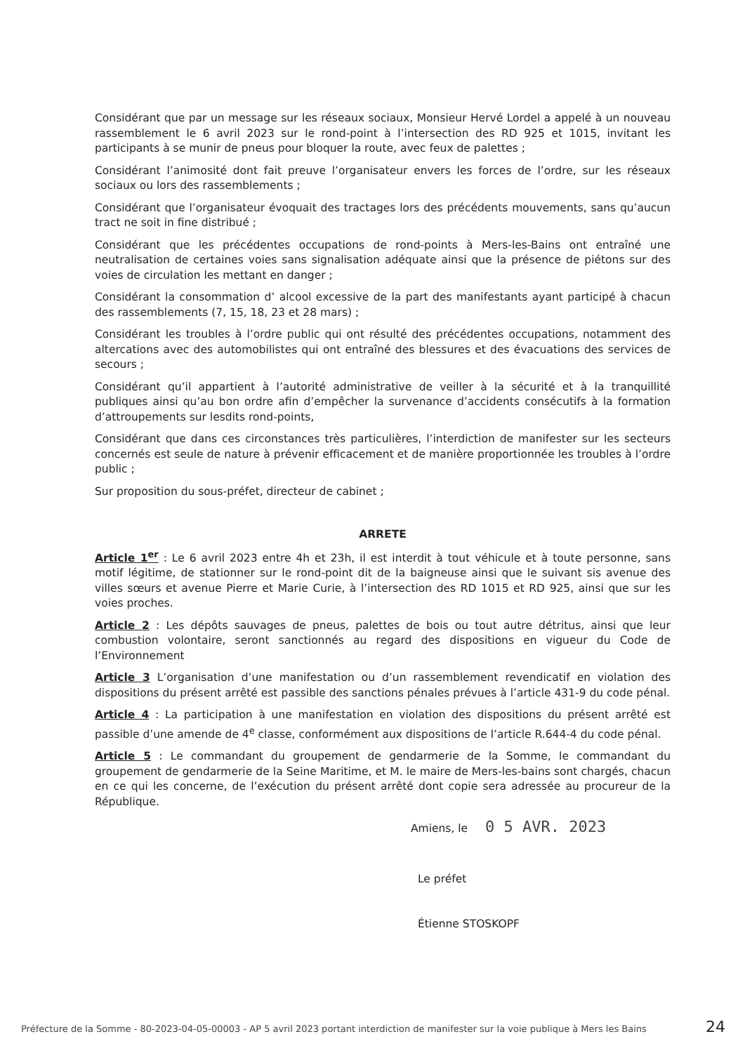Considérant que par un message sur les réseaux sociaux, Monsieur Hervé Lordel a appelé à un nouveau rassemblement le 6 avril 2023 sur le rond-point à l’intersection des RD 925 et 1015, invitant les participants à se munir de pneus pour bloquer la route, avec feux de palettes ;
Considérant l’animosité dont fait preuve l’organisateur envers les forces de l’ordre, sur les réseaux sociaux ou lors des rassemblements ;
Considérant que l’organisateur évoquait des tractages lors des précédents mouvements, sans qu’aucun tract ne soit in fine distribué ;
Considérant que les précédentes occupations de rond-points à Mers-les-Bains ont entraîné une neutralisation de certaines voies sans signalisation adéquate ainsi que la présence de piétons sur des voies de circulation les mettant en danger ;
Considérant la consommation d’ alcool excessive de la part des manifestants ayant participé à chacun des rassemblements (7, 15, 18, 23 et 28 mars) ;
Considérant les troubles à l’ordre public qui ont résulté des précédentes occupations, notamment des altercations avec des automobilistes qui ont entraîné des blessures et des évacuations des services de secours ;
Considérant qu’il appartient à l’autorité administrative de veiller à la sécurité et à la tranquillité publiques ainsi qu’au bon ordre afin d’empêcher la survenance d’accidents consécutifs à la formation d’attroupements sur lesdits rond-points,
Considérant que dans ces circonstances très particulières, l’interdiction de manifester sur les secteurs concernés est seule de nature à prévenir efficacement et de manière proportionnée les troubles à l’ordre public ;
Sur proposition du sous-préfet, directeur de cabinet ;
ARRETE
Article 1<sup>er</sup> : Le 6 avril 2023 entre 4h et 23h, il est interdit à tout véhicule et à toute personne, sans motif légitime, de stationner sur le rond-point dit de la baigneuse ainsi que le suivant sis avenue des villes sœurs et avenue Pierre et Marie Curie, à l’intersection des RD 1015 et RD 925, ainsi que sur les voies proches.
Article 2 : Les dépôts sauvages de pneus, palettes de bois ou tout autre détritus, ainsi que leur combustion volontaire, seront sanctionnés au regard des dispositions en vigueur du Code de l’Environnement
Article 3 L’organisation d’une manifestation ou d’un rassemblement revendicatif en violation des dispositions du présent arrêté est passible des sanctions pénales prévues à l’article 431-9 du code pénal.
Article 4 : La participation à une manifestation en violation des dispositions du présent arrêté est passible d’une amende de 4<sup>e</sup> classe, conformément aux dispositions de l’article R.644-4 du code pénal.
Article 5 : Le commandant du groupement de gendarmerie de la Somme, le commandant du groupement de gendarmerie de la Seine Maritime, et M. le maire de Mers-les-bains sont chargés, chacun en ce qui les concerne, de l’exécution du présent arrêté dont copie sera adressée au procureur de la République.
Amiens, le 0 5 AVR. 2023
Le préfet
Étienne STOSKOPF
Préfecture de la Somme - 80-2023-04-05-00003 - AP 5 avril 2023 portant interdiction de manifester sur la voie publique à Mers les Bains
24